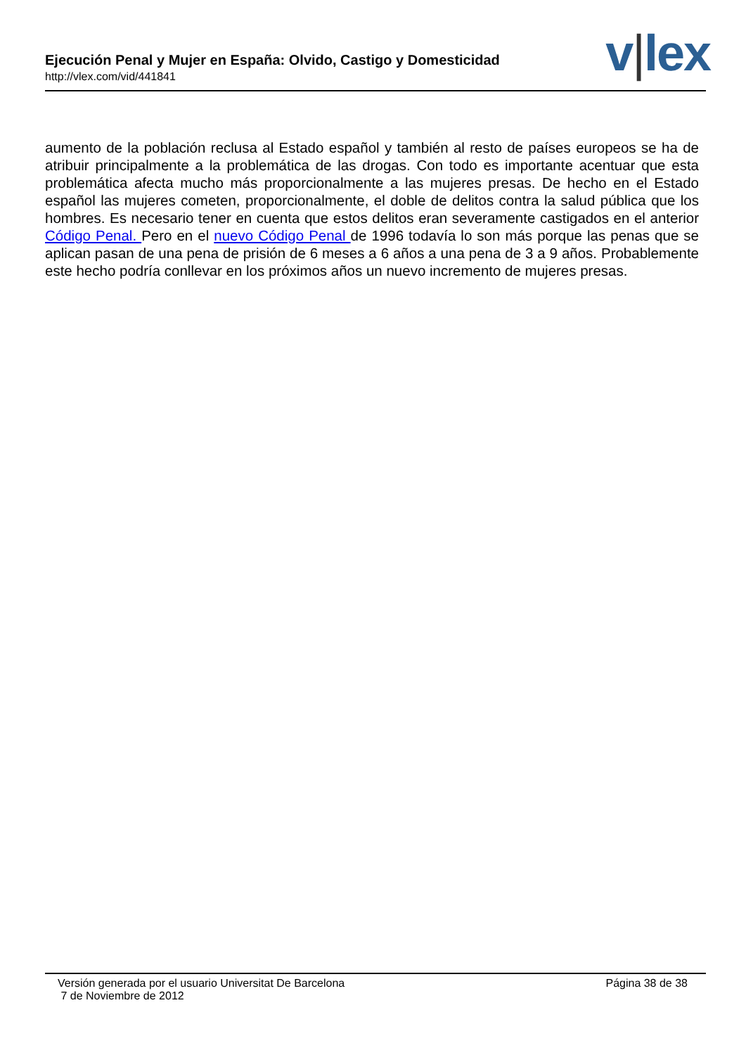Ejecución Penal y Mujer en España: Olvido, Castigo y Domesticidad
http://vlex.com/vid/441841 v|lex
aumento de la población reclusa al Estado español y también al resto de países europeos se ha de atribuir principalmente a la problemática de las drogas. Con todo es importante acentuar que esta problemática afecta mucho más proporcionalmente a las mujeres presas. De hecho en el Estado español las mujeres cometen, proporcionalmente, el doble de delitos contra la salud pública que los hombres. Es necesario tener en cuenta que estos delitos eran severamente castigados en el anterior Código Penal. Pero en el nuevo Código Penal de 1996 todavía lo son más porque las penas que se aplican pasan de una pena de prisión de 6 meses a 6 años a una pena de 3 a 9 años. Probablemente este hecho podría conllevar en los próximos años un nuevo incremento de mujeres presas.
Versión generada por el usuario Universitat De Barcelona
7 de Noviembre de 2012
Página 38 de 38